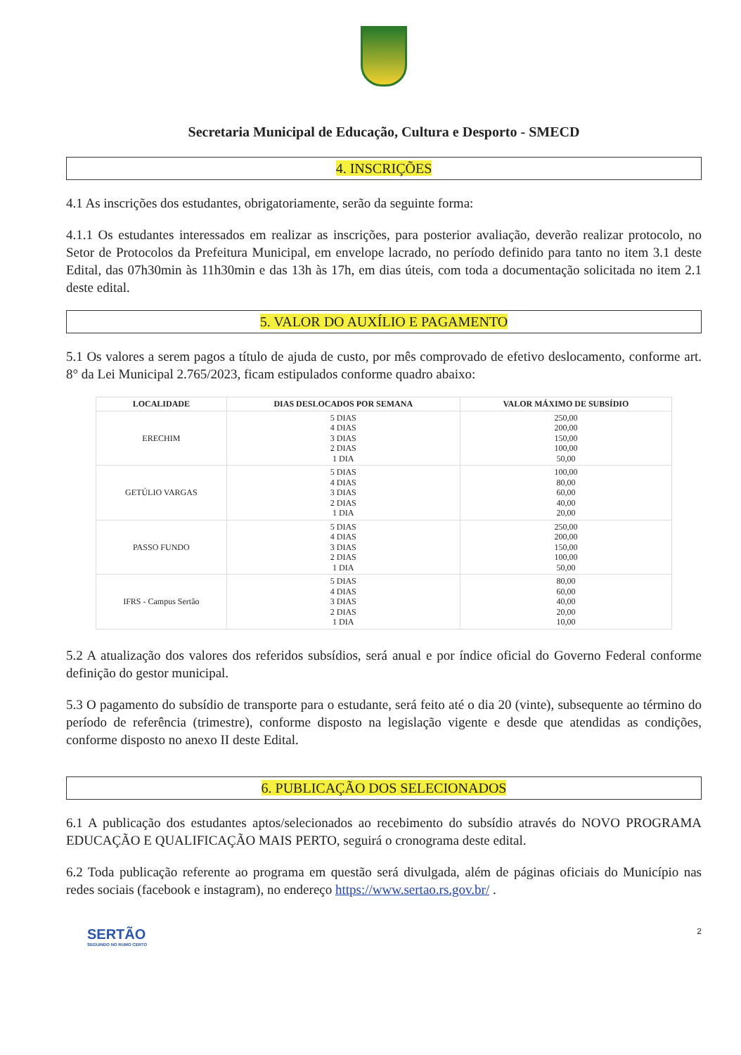Secretaria Municipal de Educação, Cultura e Desporto - SMECD
4. INSCRIÇÕES
4.1 As inscrições dos estudantes, obrigatoriamente, serão da seguinte forma:
4.1.1 Os estudantes interessados em realizar as inscrições, para posterior avaliação, deverão realizar protocolo, no Setor de Protocolos da Prefeitura Municipal, em envelope lacrado, no período definido para tanto no item 3.1 deste Edital, das 07h30min às 11h30min e das 13h às 17h, em dias úteis, com toda a documentação solicitada no item 2.1 deste edital.
5. VALOR DO AUXÍLIO E PAGAMENTO
5.1 Os valores a serem pagos a título de ajuda de custo, por mês comprovado de efetivo deslocamento, conforme art. 8° da Lei Municipal 2.765/2023, ficam estipulados conforme quadro abaixo:
| LOCALIDADE | DIAS DESLOCADOS POR SEMANA | VALOR MÁXIMO DE SUBSÍDIO |
| --- | --- | --- |
| ERECHIM | 5 DIAS 4 DIAS 3 DIAS 2 DIAS 1 DIA | 250,00 200,00 150,00 100,00 50,00 |
| GETÚLIO VARGAS | 5 DIAS 4 DIAS 3 DIAS 2 DIAS 1 DIA | 100,00 80,00 60,00 40,00 20,00 |
| PASSO FUNDO | 5 DIAS 4 DIAS 3 DIAS 2 DIAS 1 DIA | 250,00 200,00 150,00 100,00 50,00 |
| IFRS - Campus Sertão | 5 DIAS 4 DIAS 3 DIAS 2 DIAS 1 DIA | 80,00 60,00 40,00 20,00 10,00 |
5.2 A atualização dos valores dos referidos subsídios, será anual e por índice oficial do Governo Federal conforme definição do gestor municipal.
5.3 O pagamento do subsídio de transporte para o estudante, será feito até o dia 20 (vinte), subsequente ao término do período de referência (trimestre), conforme disposto na legislação vigente e desde que atendidas as condições, conforme disposto no anexo II deste Edital.
6. PUBLICAÇÃO DOS SELECIONADOS
6.1 A publicação dos estudantes aptos/selecionados ao recebimento do subsídio através do NOVO PROGRAMA EDUCAÇÃO E QUALIFICAÇÃO MAIS PERTO, seguirá o cronograma deste edital.
6.2 Toda publicação referente ao programa em questão será divulgada, além de páginas oficiais do Município nas redes sociais (facebook e instagram), no endereço https://www.sertao.rs.gov.br/ .
SERTÃO
SEGUINDO NO RUMO CERTO
2